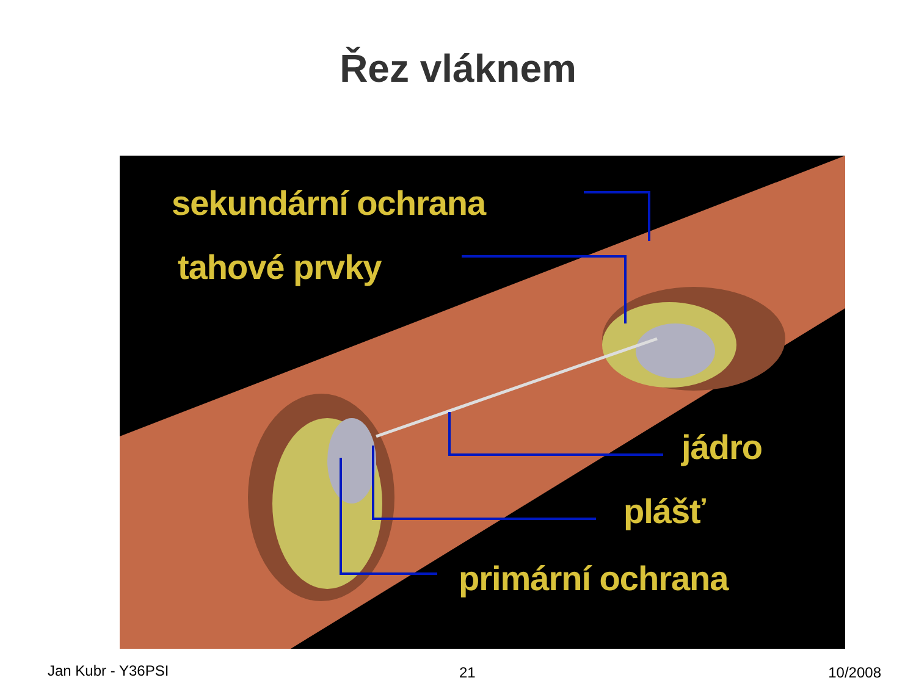Řez vláknem
sekundární ochrana
tahové prvky
jádro
plášť
primární ochrana
Jan Kubr - Y36PSI 21 10/2008